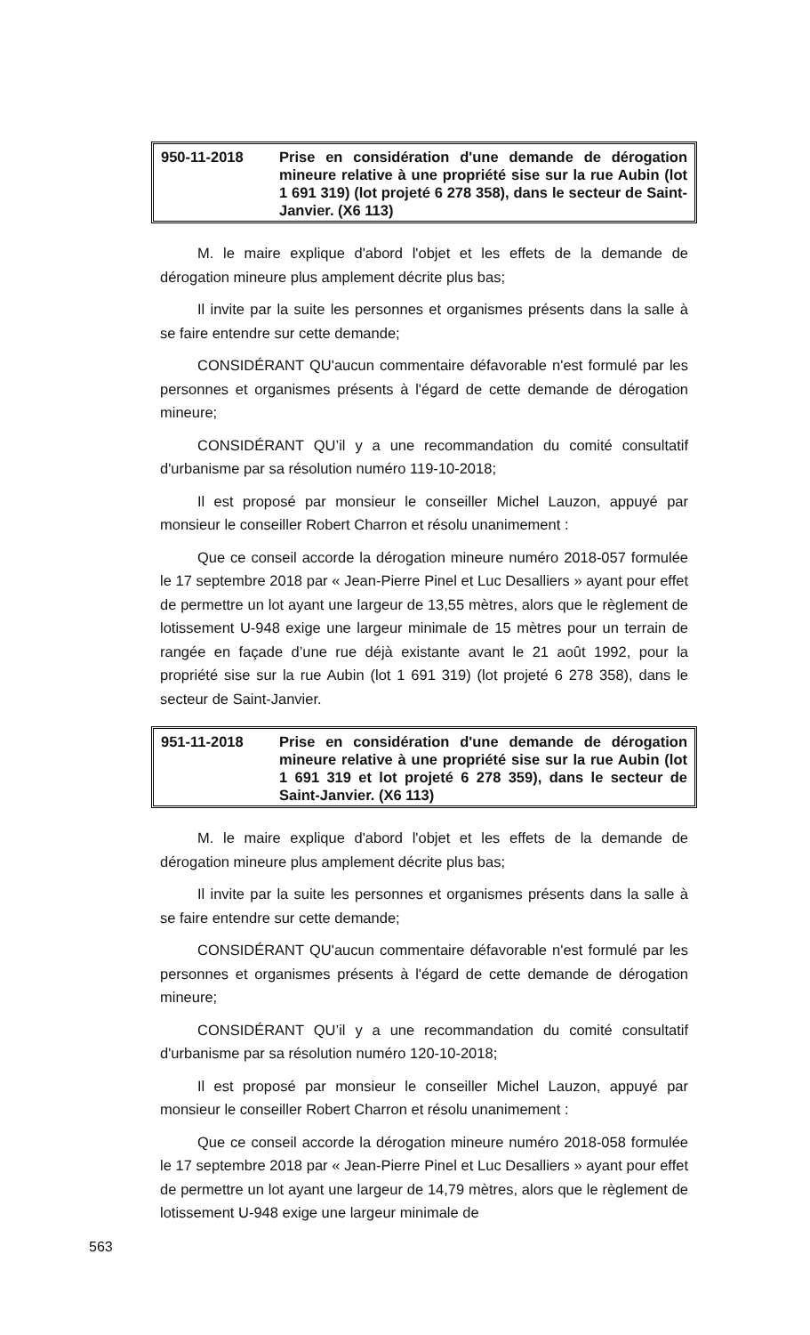950-11-2018 Prise en considération d'une demande de dérogation mineure relative à une propriété sise sur la rue Aubin (lot 1 691 319) (lot projeté 6 278 358), dans le secteur de Saint-Janvier. (X6 113)
M. le maire explique d'abord l'objet et les effets de la demande de dérogation mineure plus amplement décrite plus bas;
Il invite par la suite les personnes et organismes présents dans la salle à se faire entendre sur cette demande;
CONSIDÉRANT QU'aucun commentaire défavorable n'est formulé par les personnes et organismes présents à l'égard de cette demande de dérogation mineure;
CONSIDÉRANT QU’il y a une recommandation du comité consultatif d'urbanisme par sa résolution numéro 119-10-2018;
Il est proposé par monsieur le conseiller Michel Lauzon, appuyé par monsieur le conseiller Robert Charron et résolu unanimement :
Que ce conseil accorde la dérogation mineure numéro 2018-057 formulée le 17 septembre 2018 par « Jean-Pierre Pinel et Luc Desalliers » ayant pour effet de permettre un lot ayant une largeur de 13,55 mètres, alors que le règlement de lotissement U-948 exige une largeur minimale de 15 mètres pour un terrain de rangée en façade d’une rue déjà existante avant le 21 août 1992, pour la propriété sise sur la rue Aubin (lot 1 691 319) (lot projeté 6 278 358), dans le secteur de Saint-Janvier.
951-11-2018 Prise en considération d'une demande de dérogation mineure relative à une propriété sise sur la rue Aubin (lot 1 691 319 et lot projeté 6 278 359), dans le secteur de Saint-Janvier. (X6 113)
M. le maire explique d'abord l'objet et les effets de la demande de dérogation mineure plus amplement décrite plus bas;
Il invite par la suite les personnes et organismes présents dans la salle à se faire entendre sur cette demande;
CONSIDÉRANT QU'aucun commentaire défavorable n'est formulé par les personnes et organismes présents à l'égard de cette demande de dérogation mineure;
CONSIDÉRANT QU’il y a une recommandation du comité consultatif d'urbanisme par sa résolution numéro 120-10-2018;
Il est proposé par monsieur le conseiller Michel Lauzon, appuyé par monsieur le conseiller Robert Charron et résolu unanimement :
Que ce conseil accorde la dérogation mineure numéro 2018-058 formulée le 17 septembre 2018 par « Jean-Pierre Pinel et Luc Desalliers » ayant pour effet de permettre un lot ayant une largeur de 14,79 mètres, alors que le règlement de lotissement U-948 exige une largeur minimale de
563